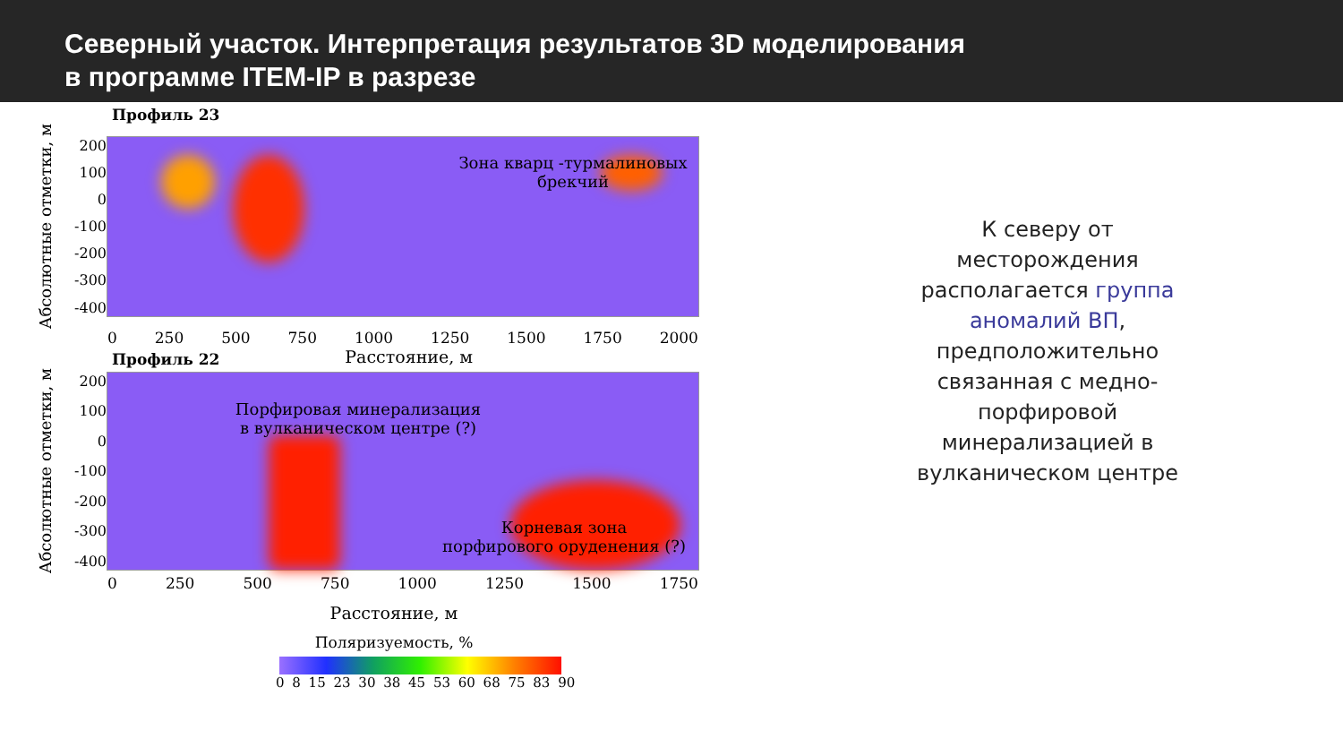Северный участок. Интерпретация результатов 3D моделирования
в программе ITEM-IP в разрезе
Профиль 23
Абсолютные отметки, м
200
100
0
-100
-200
-300
-400
Зона кварц -турмалиновых
брекчий
0 250 500 750 1000 1250 1500 1750 2000
Профиль 22
Расстояние, м
Абсолютные отметки, м
200
100
0
-100
-200
-300
-400
Порфировая минерализация
в вулканическом центре (?)
Корневая зона
порфирового оруденения (?)
0 250 500 750 1000 1250 1500 1750
Расстояние, м
Поляризуемость, %
0 8 15 23 30 38 45 53 60 68 75 83 90
К северу от
месторождения
располагается группа
аномалий ВП,
предположительно
связанная с медно-
порфировой
минерализацией в
вулканическом центре